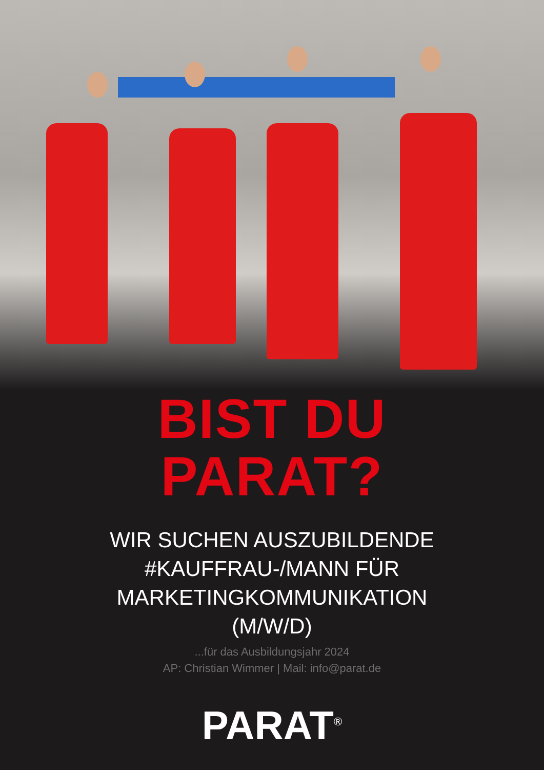BIST DU
PARAT?
WIR SUCHEN AUSZUBILDENDE
#KAUFFRAU-/MANN FÜR
MARKETINGKOMMUNIKATION
(M/W/D)
...für das Ausbildungsjahr 2024
AP: Christian Wimmer | Mail: info@parat.de
PARAT<sup>®</sup>